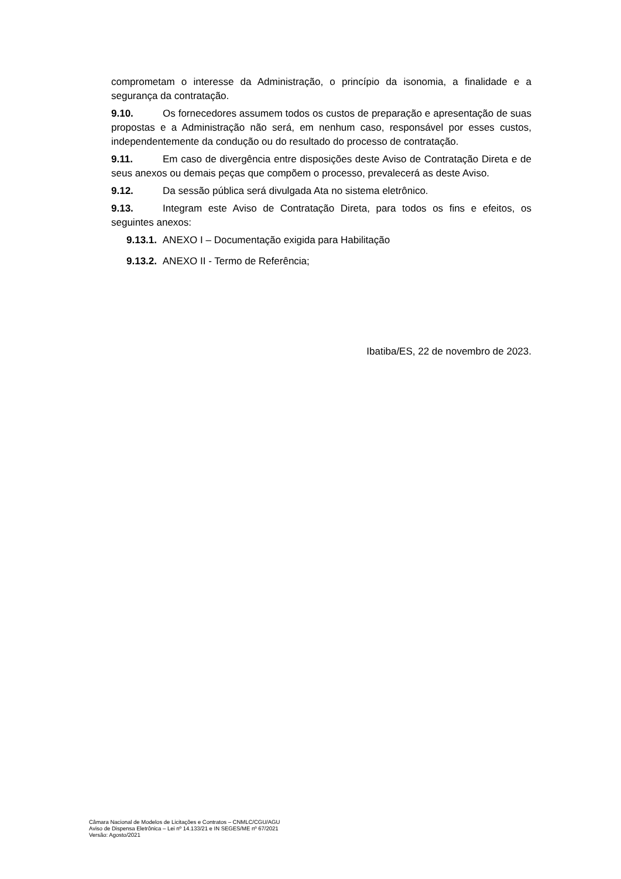comprometam o interesse da Administração, o princípio da isonomia, a finalidade e a segurança da contratação.
9.10. Os fornecedores assumem todos os custos de preparação e apresentação de suas propostas e a Administração não será, em nenhum caso, responsável por esses custos, independentemente da condução ou do resultado do processo de contratação.
9.11. Em caso de divergência entre disposições deste Aviso de Contratação Direta e de seus anexos ou demais peças que compõem o processo, prevalecerá as deste Aviso.
9.12. Da sessão pública será divulgada Ata no sistema eletrônico.
9.13. Integram este Aviso de Contratação Direta, para todos os fins e efeitos, os seguintes anexos:
9.13.1. ANEXO I – Documentação exigida para Habilitação
9.13.2. ANEXO II - Termo de Referência;
Ibatiba/ES, 22 de novembro de 2023.
Câmara Nacional de Modelos de Licitações e Contratos – CNMLC/CGU/AGU
Aviso de Dispensa Eletrônica – Lei nº 14.133/21 e IN SEGES/ME nº 67/2021
Versão: Agosto/2021